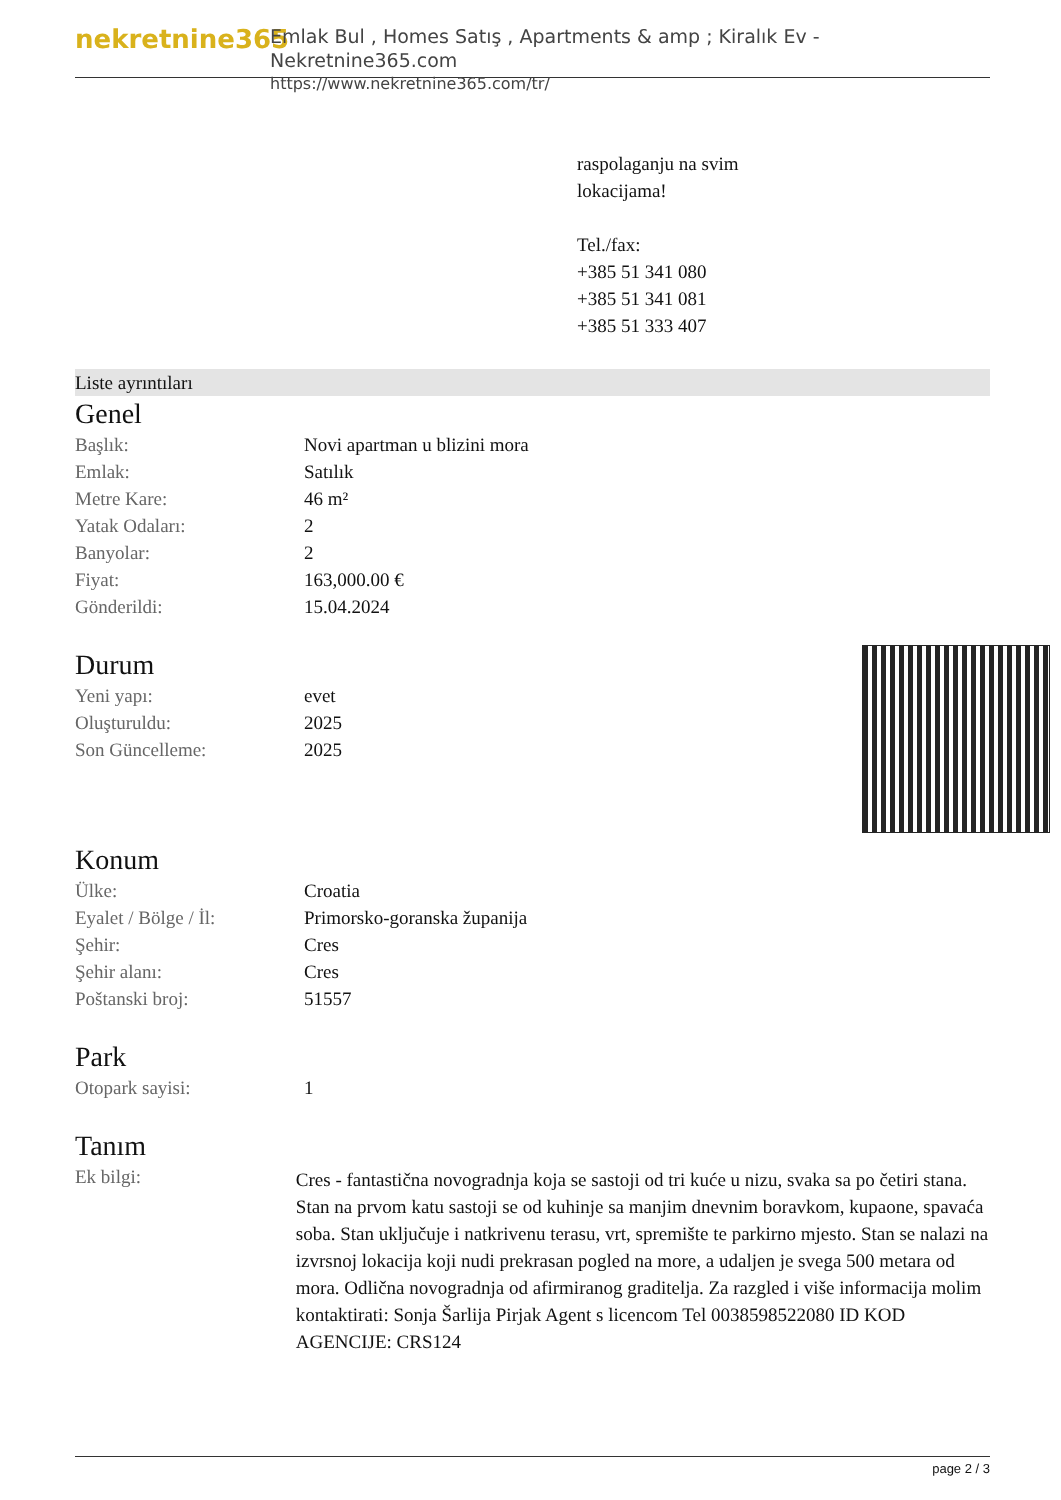nekretnine365
Emlak Bul , Homes Satış , Apartments & amp ; Kiralık Ev - Nekretnine365.com
https://www.nekretnine365.com/tr/
raspolaganju na svim
lokacijama!
Tel./fax:
+385 51 341 080
+385 51 341 081
+385 51 333 407
Liste ayrıntıları
Genel
| Başlık: | Novi apartman u blizini mora |
| Emlak: | Satılık |
| Metre Kare: | 46 m² |
| Yatak Odaları: | 2 |
| Banyolar: | 2 |
| Fiyat: | 163,000.00 € |
| Gönderildi: | 15.04.2024 |
Durum
| Yeni yapı: | evet |
| Oluşturuldu: | 2025 |
| Son Güncelleme: | 2025 |
Konum
| Ülke: | Croatia |
| Eyalet / Bölge / İl: | Primorsko-goranska županija |
| Şehir: | Cres |
| Şehir alanı: | Cres |
| Poštanski broj: | 51557 |
Park
| Otopark sayisi: | 1 |
Tanım
| Ek bilgi: | Cres - fantastična novogradnja koja se sastoji od tri kuće u nizu, svaka sa po četiri stana. Stan na prvom katu sastoji se od kuhinje sa manjim dnevnim boravkom, kupaone, spavaća soba. Stan uključuje i natkrivenu terasu, vrt, spremište te parkirno mjesto. Stan se nalazi na izvrsnoj lokacija koji nudi prekrasan pogled na more, a udaljen je svega 500 metara od mora. Odlična novogradnja od afirmiranog graditelja. Za razgled i više informacija molim kontaktirati: Sonja Šarlija Pirjak Agent s licencom Tel 0038598522080 ID KOD AGENCIJE: CRS124 |
page 2 / 3